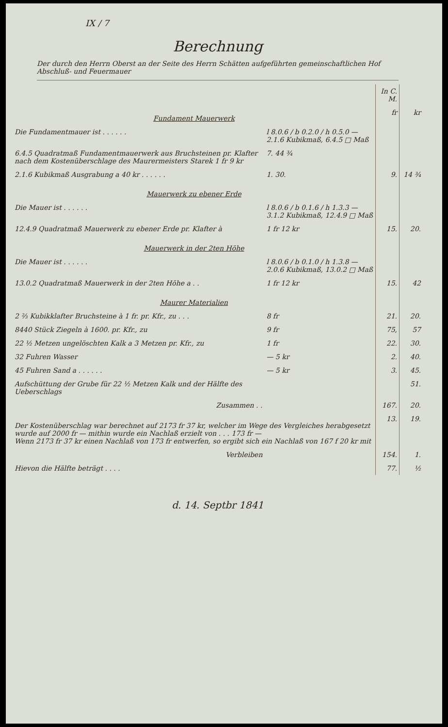IX / 7
Berechnung
Der durch den Herrn Oberst an der Seite des Herrn Schätten aufgeführten gemeinschaftlichen Hof Abschluß- und Feuermauer
| | | In C. M. | |
| Fundament Mauerwerk | | fr | kr |
| Die Fundamentmauer ist . . . . . . | l 8.0.6 / b 0.2.0 / h 0.5.0 — 2.1.6 Kubikmaß, 6.4.5 □ Maß | | |
| 6.4.5 Quadratmaß Fundamentmauerwerk aus Bruchsteinen pr. Klafter nach dem Kostenüberschlage des Maurermeisters Starek 1 fr 9 kr | 7. 44 ¾ | | |
| 2.1.6 Kubikmaß Ausgrabung a 40 kr . . . . . . | 1. 30. | 9. | 14 ¾ |
| Mauerwerk zu ebener Erde | | | |
| Die Mauer ist . . . . . . | l 8.0.6 / b 0.1.6 / h 1.3.3 — 3.1.2 Kubikmaß, 12.4.9 □ Maß | | |
| 12.4.9 Quadratmaß Mauerwerk zu ebener Erde pr. Klafter à | 1 fr 12 kr | 15. | 20. |
| Mauerwerk in der 2ten Höhe | | | |
| Die Mauer ist . . . . . . | l 8.0.6 / b 0.1.0 / h 1.3.8 — 2.0.6 Kubikmaß, 13.0.2 □ Maß | | |
| 13.0.2 Quadratmaß Mauerwerk in der 2ten Höhe a . . | 1 fr 12 kr | 15. | 42 |
| Maurer Materialien | | | |
| 2 ⅔ Kubikklafter Bruchsteine à 1 fr. pr. Kfr., zu . . . | 8 fr | 21. | 20. |
| 8440 Stück Ziegeln à 1600. pr. Kfr., zu | 9 fr | 75, | 57 |
| 22 ½ Metzen ungelöschten Kalk a 3 Metzen pr. Kfr., zu | 1 fr | 22. | 30. |
| 32 Fuhren Wasser | — 5 kr | 2. | 40. |
| 45 Fuhren Sand a . . . . . . | — 5 kr | 3. | 45. |
| Aufschüttung der Grube für 22 ½ Metzen Kalk und der Hälfte des Ueberschlags | | | 51. |
| Zusammen . . | | 167. | 20. |
| Der Kostenüberschlag war berechnet auf 2173 fr 37 kr, welcher im Wege des Vergleiches herabgesetzt wurde auf 2000 fr — mithin wurde ein Nachlaß erzielt von . . . 173 fr — Wenn 2173 fr 37 kr einen Nachlaß von 173 fr entwerfen, so ergibt sich ein Nachlaß von 167 f 20 kr mit | | 13. | 19. |
| Verbleiben | | 154. | 1. |
| Hievon die Hälfte beträgt . . . . | | 77. | ½ |
d. 14. Septbr 1841